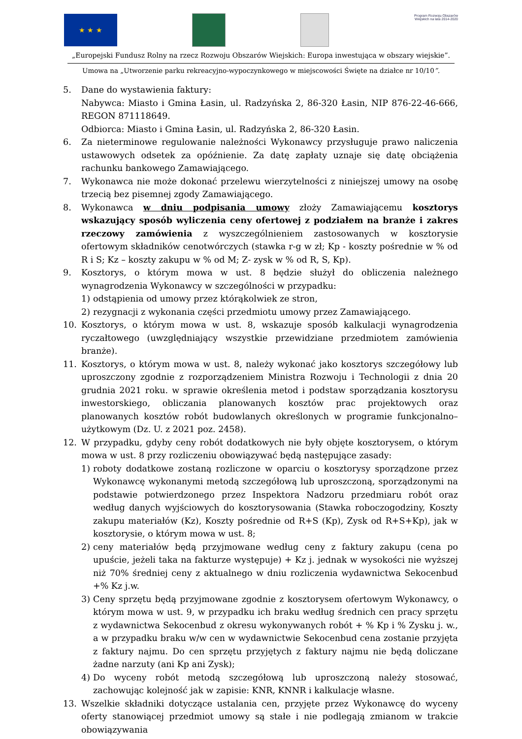★ ★ ★
Program Rozwoju Obszarów Wiejskich na lata 2014-2020
„Europejski Fundusz Rolny na rzecz Rozwoju Obszarów Wiejskich: Europa inwestująca w obszary wiejskie”.
Umowa na „Utworzenie parku rekreacyjno-wypoczynkowego w miejscowości Święte na działce nr 10/10”.
5. Dane do wystawienia faktury:
Nabywca: Miasto i Gmina Łasin, ul. Radzyńska 2, 86-320 Łasin, NIP 876-22-46-666, REGON 871118649.
Odbiorca: Miasto i Gmina Łasin, ul. Radzyńska 2, 86-320 Łasin.
6. Za nieterminowe regulowanie należności Wykonawcy przysługuje prawo naliczenia ustawowych odsetek za opóźnienie. Za datę zapłaty uznaje się datę obciążenia rachunku bankowego Zamawiającego.
7. Wykonawca nie może dokonać przelewu wierzytelności z niniejszej umowy na osobę trzecią bez pisemnej zgody Zamawiającego.
8. Wykonawca w dniu podpisania umowy złoży Zamawiającemu kosztorys wskazujący sposób wyliczenia ceny ofertowej z podziałem na branże i zakres rzeczowy zamówienia z wyszczególnieniem zastosowanych w kosztorysie ofertowym składników cenotwórczych (stawka r-g w zł; Kp - koszty pośrednie w % od R i S; Kz – koszty zakupu w % od M; Z- zysk w % od R, S, Kp).
9. Kosztorys, o którym mowa w ust. 8 będzie służył do obliczenia należnego wynagrodzenia Wykonawcy w szczególności w przypadku:
1) odstąpienia od umowy przez którąkolwiek ze stron,
2) rezygnacji z wykonania części przedmiotu umowy przez Zamawiającego.
10. Kosztorys, o którym mowa w ust. 8, wskazuje sposób kalkulacji wynagrodzenia ryczałtowego (uwzględniający wszystkie przewidziane przedmiotem zamówienia branże).
11. Kosztorys, o którym mowa w ust. 8, należy wykonać jako kosztorys szczegółowy lub uproszczony zgodnie z rozporządzeniem Ministra Rozwoju i Technologii z dnia 20 grudnia 2021 roku. w sprawie określenia metod i podstaw sporządzania kosztorysu inwestorskiego, obliczania planowanych kosztów prac projektowych oraz planowanych kosztów robót budowlanych określonych w programie funkcjonalno–użytkowym (Dz. U. z 2021 poz. 2458).
12. W przypadku, gdyby ceny robót dodatkowych nie były objęte kosztorysem, o którym mowa w ust. 8 przy rozliczeniu obowiązywać będą następujące zasady:
1) roboty dodatkowe zostaną rozliczone w oparciu o kosztorysy sporządzone przez Wykonawcę wykonanymi metodą szczegółową lub uproszczoną, sporządzonymi na podstawie potwierdzonego przez Inspektora Nadzoru przedmiaru robót oraz według danych wyjściowych do kosztorysowania (Stawka roboczogodziny, Koszty zakupu materiałów (Kz), Koszty pośrednie od R+S (Kp), Zysk od R+S+Kp), jak w kosztorysie, o którym mowa w ust. 8;
2) ceny materiałów będą przyjmowane według ceny z faktury zakupu (cena po upuście, jeżeli taka na fakturze występuje) + Kz j. jednak w wysokości nie wyższej niż 70% średniej ceny z aktualnego w dniu rozliczenia wydawnictwa Sekocenbud +% Kz j.w.
3) Ceny sprzętu będą przyjmowane zgodnie z kosztorysem ofertowym Wykonawcy, o którym mowa w ust. 9, w przypadku ich braku według średnich cen pracy sprzętu z wydawnictwa Sekocenbud z okresu wykonywanych robót + % Kp i % Zysku j. w., a w przypadku braku w/w cen w wydawnictwie Sekocenbud cena zostanie przyjęta z faktury najmu. Do cen sprzętu przyjętych z faktury najmu nie będą doliczane żadne narzuty (ani Kp ani Zysk);
4) Do wyceny robót metodą szczegółową lub uproszczoną należy stosować, zachowując kolejność jak w zapisie: KNR, KNNR i kalkulacje własne.
13. Wszelkie składniki dotyczące ustalania cen, przyjęte przez Wykonawcę do wyceny oferty stanowiącej przedmiot umowy są stałe i nie podlegają zmianom w trakcie obowiązywania